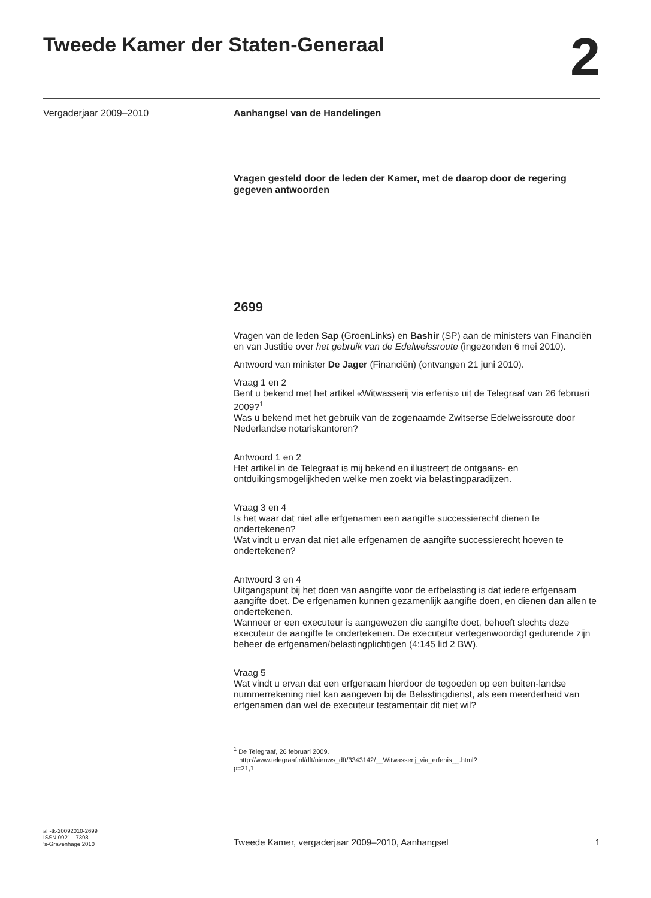Tweede Kamer der Staten-Generaal
2
Vergaderjaar 2009–2010 Aanhangsel van de Handelingen
Vragen gesteld door de leden der Kamer, met de daarop door de regering gegeven antwoorden
2699
Vragen van de leden Sap (GroenLinks) en Bashir (SP) aan de ministers van Financiën en van Justitie over het gebruik van de Edelweissroute (ingezonden 6 mei 2010).
Antwoord van minister De Jager (Financiën) (ontvangen 21 juni 2010).
Vraag 1 en 2
Bent u bekend met het artikel «Witwasserij via erfenis» uit de Telegraaf van 26 februari 2009?<sup>1</sup>
Was u bekend met het gebruik van de zogenaamde Zwitserse Edelweissroute door Nederlandse notariskantoren?
Antwoord 1 en 2
Het artikel in de Telegraaf is mij bekend en illustreert de ontgaans- en ontduikingsmogelijkheden welke men zoekt via belastingparadijzen.
Vraag 3 en 4
Is het waar dat niet alle erfgenamen een aangifte successierecht dienen te ondertekenen?
Wat vindt u ervan dat niet alle erfgenamen de aangifte successierecht hoeven te ondertekenen?
Antwoord 3 en 4
Uitgangspunt bij het doen van aangifte voor de erfbelasting is dat iedere erfgenaam aangifte doet. De erfgenamen kunnen gezamenlijk aangifte doen, en dienen dan allen te ondertekenen.
Wanneer er een executeur is aangewezen die aangifte doet, behoeft slechts deze executeur de aangifte te ondertekenen. De executeur vertegenwoordigt gedurende zijn beheer de erfgenamen/belastingplichtigen (4:145 lid 2 BW).
Vraag 5
Wat vindt u ervan dat een erfgenaam hierdoor de tegoeden op een buiten-landse nummerrekening niet kan aangeven bij de Belastingdienst, als een meerderheid van erfgenamen dan wel de executeur testamentair dit niet wil?
<sup>1</sup> De Telegraaf, 26 februari 2009.
http://www.telegraaf.nl/dft/nieuws_dft/3343142/__Witwasserij_via_erfenis__.html?p=21,1
ah-tk-20092010-2699
ISSN 0921 - 7398
’s-Gravenhage 2010
Tweede Kamer, vergaderjaar 2009–2010, Aanhangsel
1